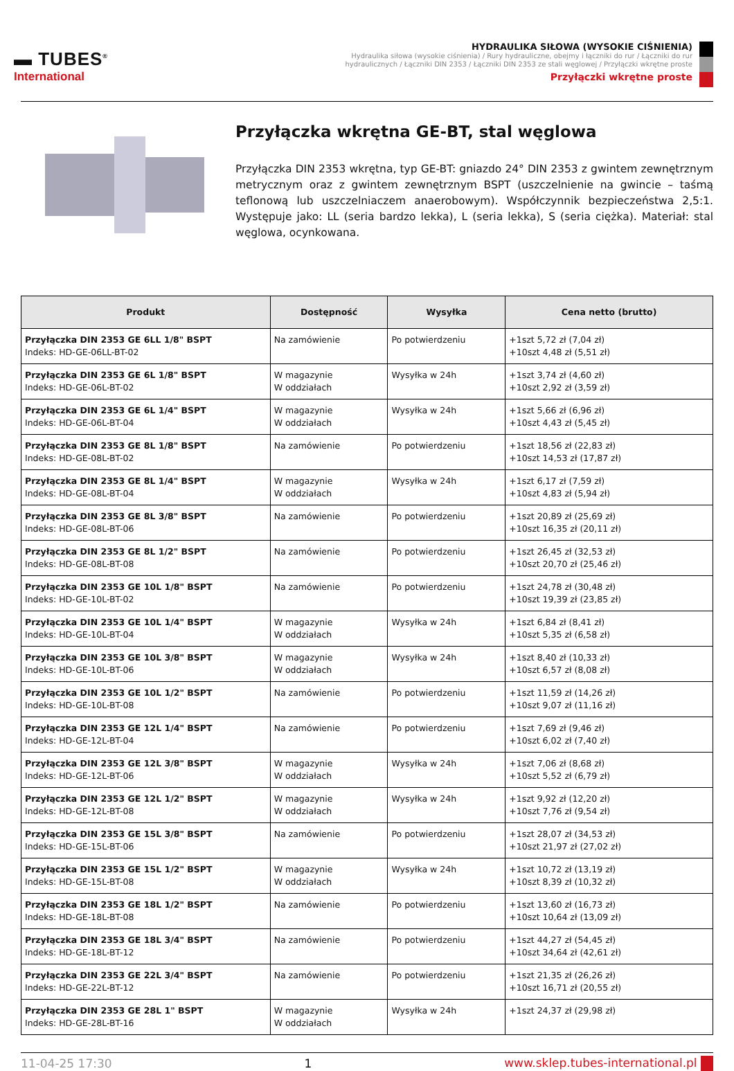▬ TUBES<sup>®</sup>
International
HYDRAULIKA SIŁOWA (WYSOKIE CIŚNIENIA)
Hydraulika siłowa (wysokie ciśnienia) / Rury hydrauliczne, obejmy i łączniki do rur / Łączniki do rur hydraulicznych / Łączniki DIN 2353 / Łączniki DIN 2353 ze stali węglowej / Przyłączki wkrętne proste
Przyłączki wkrętne proste
Przyłączka wkrętna GE-BT, stal węglowa
Przyłączka DIN 2353 wkrętna, typ GE-BT: gniazdo 24° DIN 2353 z gwintem zewnętrznym metrycznym oraz z gwintem zewnętrznym BSPT (uszczelnienie na gwincie – taśmą teflonową lub uszczelniaczem anaerobowym). Współczynnik bezpieczeństwa 2,5:1. Występuje jako: LL (seria bardzo lekka), L (seria lekka), S (seria ciężka). Materiał: stal węglowa, ocynkowana.
| Produkt | Dostępność | Wysyłka | Cena netto (brutto) |
| --- | --- | --- | --- |
| Przyłączka DIN 2353 GE 6LL 1/8" BSPT Indeks: HD-GE-06LL-BT-02 | Na zamówienie | Po potwierdzeniu | +1szt 5,72 zł (7,04 zł) +10szt 4,48 zł (5,51 zł) |
| Przyłączka DIN 2353 GE 6L 1/8" BSPT Indeks: HD-GE-06L-BT-02 | W magazynie W oddziałach | Wysyłka w 24h | +1szt 3,74 zł (4,60 zł) +10szt 2,92 zł (3,59 zł) |
| Przyłączka DIN 2353 GE 6L 1/4" BSPT Indeks: HD-GE-06L-BT-04 | W magazynie W oddziałach | Wysyłka w 24h | +1szt 5,66 zł (6,96 zł) +10szt 4,43 zł (5,45 zł) |
| Przyłączka DIN 2353 GE 8L 1/8" BSPT Indeks: HD-GE-08L-BT-02 | Na zamówienie | Po potwierdzeniu | +1szt 18,56 zł (22,83 zł) +10szt 14,53 zł (17,87 zł) |
| Przyłączka DIN 2353 GE 8L 1/4" BSPT Indeks: HD-GE-08L-BT-04 | W magazynie W oddziałach | Wysyłka w 24h | +1szt 6,17 zł (7,59 zł) +10szt 4,83 zł (5,94 zł) |
| Przyłączka DIN 2353 GE 8L 3/8" BSPT Indeks: HD-GE-08L-BT-06 | Na zamówienie | Po potwierdzeniu | +1szt 20,89 zł (25,69 zł) +10szt 16,35 zł (20,11 zł) |
| Przyłączka DIN 2353 GE 8L 1/2" BSPT Indeks: HD-GE-08L-BT-08 | Na zamówienie | Po potwierdzeniu | +1szt 26,45 zł (32,53 zł) +10szt 20,70 zł (25,46 zł) |
| Przyłączka DIN 2353 GE 10L 1/8" BSPT Indeks: HD-GE-10L-BT-02 | Na zamówienie | Po potwierdzeniu | +1szt 24,78 zł (30,48 zł) +10szt 19,39 zł (23,85 zł) |
| Przyłączka DIN 2353 GE 10L 1/4" BSPT Indeks: HD-GE-10L-BT-04 | W magazynie W oddziałach | Wysyłka w 24h | +1szt 6,84 zł (8,41 zł) +10szt 5,35 zł (6,58 zł) |
| Przyłączka DIN 2353 GE 10L 3/8" BSPT Indeks: HD-GE-10L-BT-06 | W magazynie W oddziałach | Wysyłka w 24h | +1szt 8,40 zł (10,33 zł) +10szt 6,57 zł (8,08 zł) |
| Przyłączka DIN 2353 GE 10L 1/2" BSPT Indeks: HD-GE-10L-BT-08 | Na zamówienie | Po potwierdzeniu | +1szt 11,59 zł (14,26 zł) +10szt 9,07 zł (11,16 zł) |
| Przyłączka DIN 2353 GE 12L 1/4" BSPT Indeks: HD-GE-12L-BT-04 | Na zamówienie | Po potwierdzeniu | +1szt 7,69 zł (9,46 zł) +10szt 6,02 zł (7,40 zł) |
| Przyłączka DIN 2353 GE 12L 3/8" BSPT Indeks: HD-GE-12L-BT-06 | W magazynie W oddziałach | Wysyłka w 24h | +1szt 7,06 zł (8,68 zł) +10szt 5,52 zł (6,79 zł) |
| Przyłączka DIN 2353 GE 12L 1/2" BSPT Indeks: HD-GE-12L-BT-08 | W magazynie W oddziałach | Wysyłka w 24h | +1szt 9,92 zł (12,20 zł) +10szt 7,76 zł (9,54 zł) |
| Przyłączka DIN 2353 GE 15L 3/8" BSPT Indeks: HD-GE-15L-BT-06 | Na zamówienie | Po potwierdzeniu | +1szt 28,07 zł (34,53 zł) +10szt 21,97 zł (27,02 zł) |
| Przyłączka DIN 2353 GE 15L 1/2" BSPT Indeks: HD-GE-15L-BT-08 | W magazynie W oddziałach | Wysyłka w 24h | +1szt 10,72 zł (13,19 zł) +10szt 8,39 zł (10,32 zł) |
| Przyłączka DIN 2353 GE 18L 1/2" BSPT Indeks: HD-GE-18L-BT-08 | Na zamówienie | Po potwierdzeniu | +1szt 13,60 zł (16,73 zł) +10szt 10,64 zł (13,09 zł) |
| Przyłączka DIN 2353 GE 18L 3/4" BSPT Indeks: HD-GE-18L-BT-12 | Na zamówienie | Po potwierdzeniu | +1szt 44,27 zł (54,45 zł) +10szt 34,64 zł (42,61 zł) |
| Przyłączka DIN 2353 GE 22L 3/4" BSPT Indeks: HD-GE-22L-BT-12 | Na zamówienie | Po potwierdzeniu | +1szt 21,35 zł (26,26 zł) +10szt 16,71 zł (20,55 zł) |
| Przyłączka DIN 2353 GE 28L 1" BSPT Indeks: HD-GE-28L-BT-16 | W magazynie W oddziałach | Wysyłka w 24h | +1szt 24,37 zł (29,98 zł) |
11-04-25 17:30 1 www.sklep.tubes-international.pl